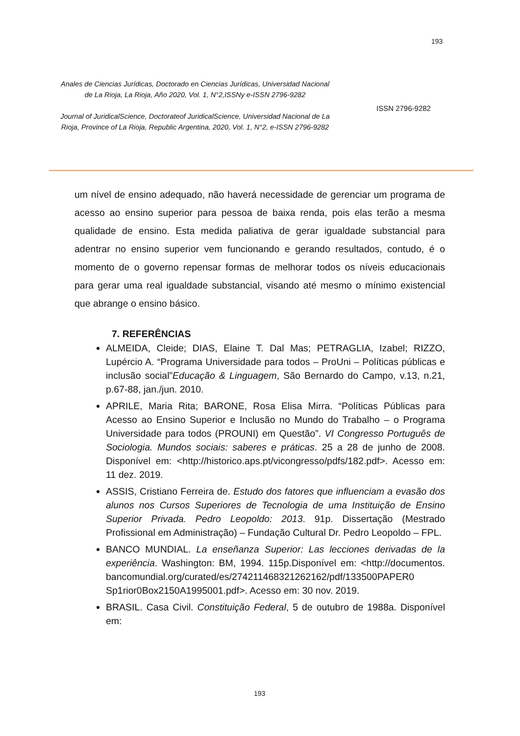193
Anales de Ciencias Jurídicas, Doctorado en Ciencias Jurídicas, Universidad Nacional de La Rioja, La Rioja, Año 2020, Vol. 1, N°2,ISSNy e-ISSN 2796-9282
Journal of JuridicalScience, Doctorateof JuridicalScience, Universidad Nacional de La Rioja, Province of La Rioja, Republic Argentina, 2020, Vol. 1, N°2, e-ISSN 2796-9282
ISSN 2796-9282
um nível de ensino adequado, não haverá necessidade de gerenciar um programa de acesso ao ensino superior para pessoa de baixa renda, pois elas terão a mesma qualidade de ensino. Esta medida paliativa de gerar igualdade substancial para adentrar no ensino superior vem funcionando e gerando resultados, contudo, é o momento de o governo repensar formas de melhorar todos os níveis educacionais para gerar uma real igualdade substancial, visando até mesmo o mínimo existencial que abrange o ensino básico.
7. REFERÊNCIAS
ALMEIDA, Cleide; DIAS, Elaine T. Dal Mas; PETRAGLIA, Izabel; RIZZO, Lupércio A. “Programa Universidade para todos – ProUni – Políticas públicas e inclusão social”Educação & Linguagem, São Bernardo do Campo, v.13, n.21, p.67-88, jan./jun. 2010.
APRILE, Maria Rita; BARONE, Rosa Elisa Mirra. “Políticas Públicas para Acesso ao Ensino Superior e Inclusão no Mundo do Trabalho – o Programa Universidade para todos (PROUNI) em Questão”. VI Congresso Português de Sociologia. Mundos sociais: saberes e práticas. 25 a 28 de junho de 2008. Disponível em: <http://historico.aps.pt/vicongresso/pdfs/182.pdf>. Acesso em: 11 dez. 2019.
ASSIS, Cristiano Ferreira de. Estudo dos fatores que influenciam a evasão dos alunos nos Cursos Superiores de Tecnologia de uma Instituição de Ensino Superior Privada. Pedro Leopoldo: 2013. 91p. Dissertação (Mestrado Profissional em Administração) – Fundação Cultural Dr. Pedro Leopoldo – FPL.
BANCO MUNDIAL. La enseñanza Superior: Las lecciones derivadas de la experiência. Washington: BM, 1994. 115p.Disponível em: <http://documentos. bancomundial.org/curated/es/274211468321262162/pdf/133500PAPER0 Sp1rior0Box2150A1995001.pdf>. Acesso em: 30 nov. 2019.
BRASIL. Casa Civil. Constituição Federal, 5 de outubro de 1988a. Disponível em:
193